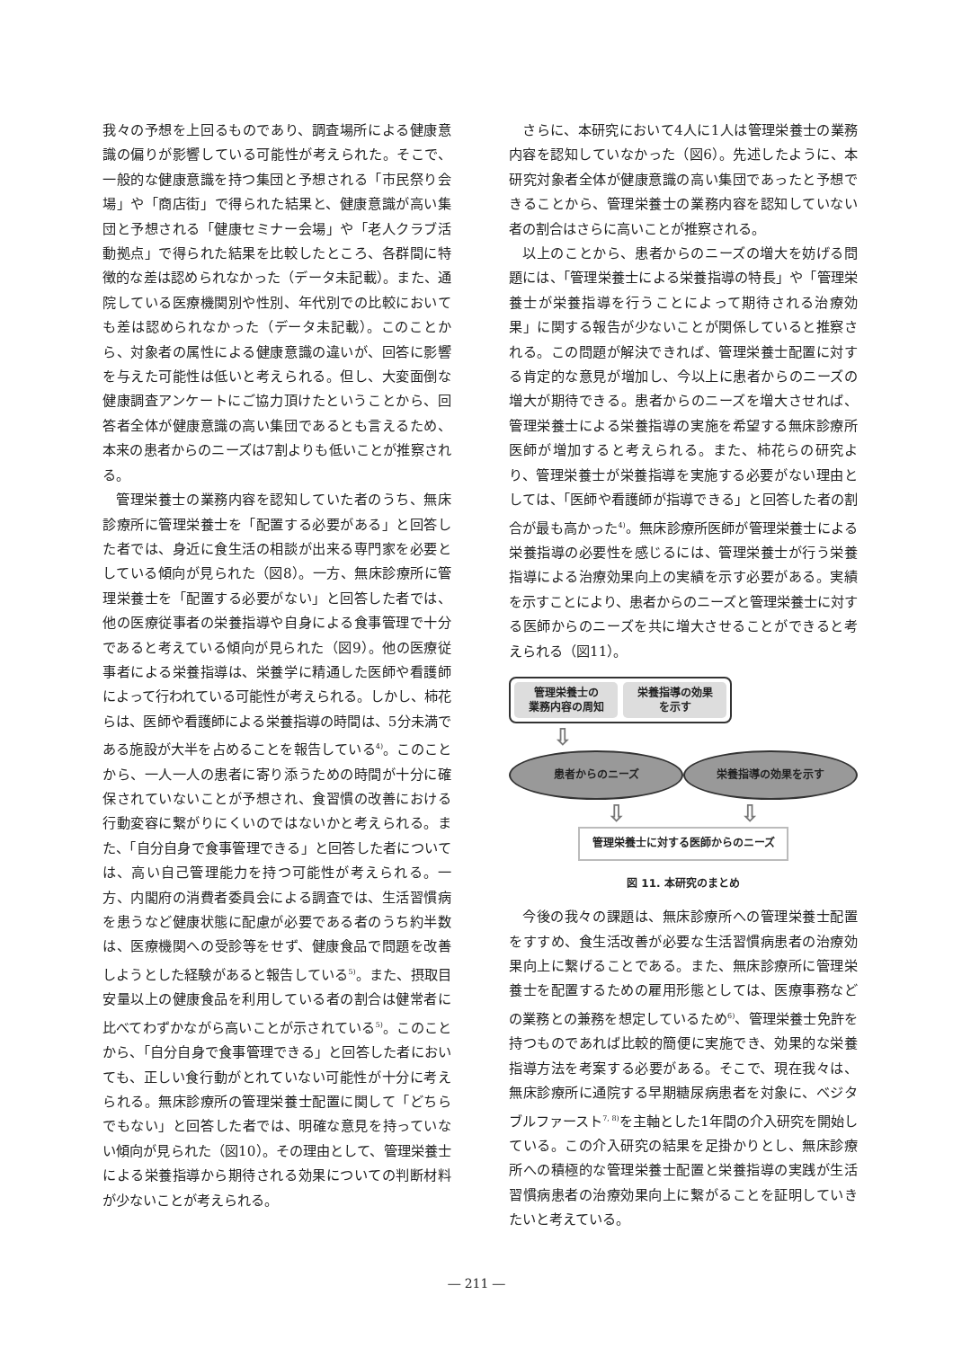我々の予想を上回るものであり、調査場所による健康意識の偏りが影響している可能性が考えられた。そこで、一般的な健康意識を持つ集団と予想される「市民祭り会場」や「商店街」で得られた結果と、健康意識が高い集団と予想される「健康セミナー会場」や「老人クラブ活動拠点」で得られた結果を比較したところ、各群間に特徴的な差は認められなかった（データ未記載）。また、通院している医療機関別や性別、年代別での比較においても差は認められなかった（データ未記載）。このことから、対象者の属性による健康意識の違いが、回答に影響を与えた可能性は低いと考えられる。但し、大変面倒な健康調査アンケートにご協力頂けたということから、回答者全体が健康意識の高い集団であるとも言えるため、本来の患者からのニーズは7割よりも低いことが推察される。
管理栄養士の業務内容を認知していた者のうち、無床診療所に管理栄養士を「配置する必要がある」と回答した者では、身近に食生活の相談が出来る専門家を必要としている傾向が見られた（図8）。一方、無床診療所に管理栄養士を「配置する必要がない」と回答した者では、他の医療従事者の栄養指導や自身による食事管理で十分であると考えている傾向が見られた（図9）。他の医療従事者による栄養指導は、栄養学に精通した医師や看護師によって行われている可能性が考えられる。しかし、柿花らは、医師や看護師による栄養指導の時間は、5分未満である施設が大半を占めることを報告している<sup>4)</sup>。このことから、一人一人の患者に寄り添うための時間が十分に確保されていないことが予想され、食習慣の改善における行動変容に繋がりにくいのではないかと考えられる。また、「自分自身で食事管理できる」と回答した者については、高い自己管理能力を持つ可能性が考えられる。一方、内閣府の消費者委員会による調査では、生活習慣病を患うなど健康状態に配慮が必要である者のうち約半数は、医療機関への受診等をせず、健康食品で問題を改善しようとした経験があると報告している<sup>5)</sup>。また、摂取目安量以上の健康食品を利用している者の割合は健常者に比べてわずかながら高いことが示されている<sup>5)</sup>。このことから、「自分自身で食事管理できる」と回答した者においても、正しい食行動がとれていない可能性が十分に考えられる。無床診療所の管理栄養士配置に関して「どちらでもない」と回答した者では、明確な意見を持っていない傾向が見られた（図10）。その理由として、管理栄養士による栄養指導から期待される効果についての判断材料が少ないことが考えられる。
さらに、本研究において4人に1人は管理栄養士の業務内容を認知していなかった（図6）。先述したように、本研究対象者全体が健康意識の高い集団であったと予想できることから、管理栄養士の業務内容を認知していない者の割合はさらに高いことが推察される。
以上のことから、患者からのニーズの増大を妨げる問題には、「管理栄養士による栄養指導の特長」や「管理栄養士が栄養指導を行うことによって期待される治療効果」に関する報告が少ないことが関係していると推察される。この問題が解決できれば、管理栄養士配置に対する肯定的な意見が増加し、今以上に患者からのニーズの増大が期待できる。患者からのニーズを増大させれば、管理栄養士による栄養指導の実施を希望する無床診療所医師が増加すると考えられる。また、柿花らの研究より、管理栄養士が栄養指導を実施する必要がない理由としては、「医師や看護師が指導できる」と回答した者の割合が最も高かった<sup>4)</sup>。無床診療所医師が管理栄養士による栄養指導の必要性を感じるには、管理栄養士が行う栄養指導による治療効果向上の実績を示す必要がある。実績を示すことにより、患者からのニーズと管理栄養士に対する医師からのニーズを共に増大させることができると考えられる（図11）。
管理栄養士の
業務内容の周知
栄養指導の効果
を示す
⇩
患者からのニーズ 栄養指導の効果を示す
⇩ ⇩
管理栄養士に対する医師からのニーズ
図 11. 本研究のまとめ
今後の我々の課題は、無床診療所への管理栄養士配置をすすめ、食生活改善が必要な生活習慣病患者の治療効果向上に繋げることである。また、無床診療所に管理栄養士を配置するための雇用形態としては、医療事務などの業務との兼務を想定しているため<sup>6)</sup>、管理栄養士免許を持つものであれば比較的簡便に実施でき、効果的な栄養指導方法を考案する必要がある。そこで、現在我々は、無床診療所に通院する早期糖尿病患者を対象に、ベジタブルファースト<sup>7, 8)</sup>を主軸とした1年間の介入研究を開始している。この介入研究の結果を足掛かりとし、無床診療所への積極的な管理栄養士配置と栄養指導の実践が生活習慣病患者の治療効果向上に繋がることを証明していきたいと考えている。
― 211 ―